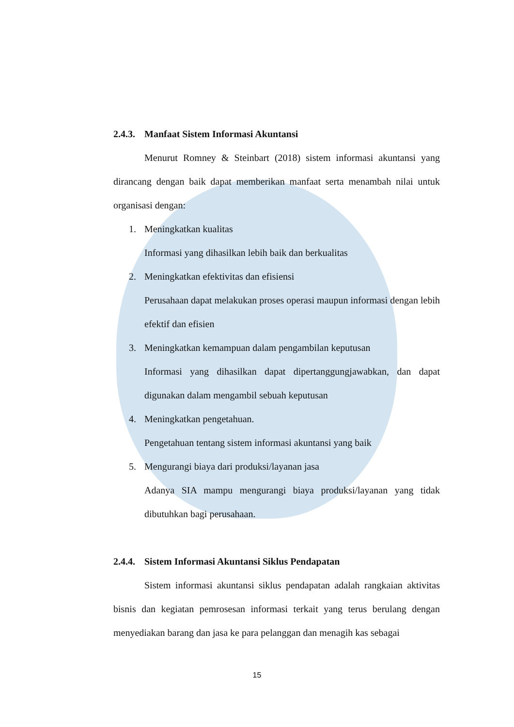2.4.3. Manfaat Sistem Informasi Akuntansi
Menurut Romney & Steinbart (2018) sistem informasi akuntansi yang dirancang dengan baik dapat memberikan manfaat serta menambah nilai untuk organisasi dengan:
1. Meningkatkan kualitas
Informasi yang dihasilkan lebih baik dan berkualitas
2. Meningkatkan efektivitas dan efisiensi
Perusahaan dapat melakukan proses operasi maupun informasi dengan lebih efektif dan efisien
3. Meningkatkan kemampuan dalam pengambilan keputusan
Informasi yang dihasilkan dapat dipertanggungjawabkan, dan dapat digunakan dalam mengambil sebuah keputusan
4. Meningkatkan pengetahuan.
Pengetahuan tentang sistem informasi akuntansi yang baik
5. Mengurangi biaya dari produksi/layanan jasa
Adanya SIA mampu mengurangi biaya produksi/layanan yang tidak dibutuhkan bagi perusahaan.
2.4.4. Sistem Informasi Akuntansi Siklus Pendapatan
Sistem informasi akuntansi siklus pendapatan adalah rangkaian aktivitas bisnis dan kegiatan pemrosesan informasi terkait yang terus berulang dengan menyediakan barang dan jasa ke para pelanggan dan menagih kas sebagai
15